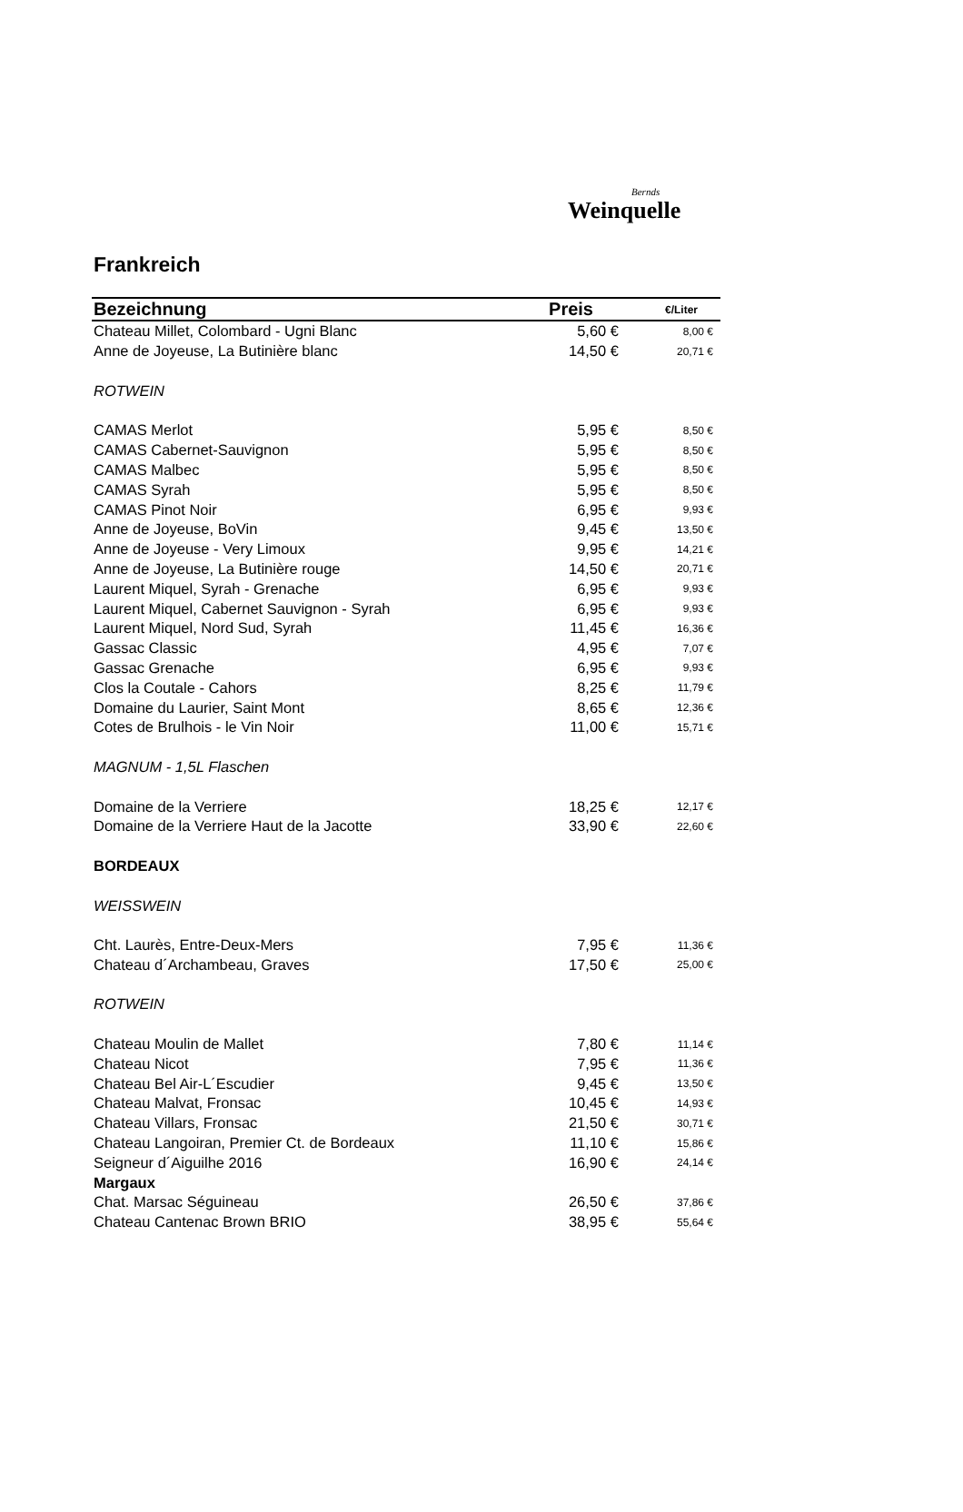Bernds
Weinquelle
Frankreich
| Bezeichnung | Preis | €/Liter |
| --- | --- | --- |
| Chateau Millet, Colombard - Ugni Blanc | 5,60 € | 8,00 € |
| Anne de Joyeuse, La Butinière blanc | 14,50 € | 20,71 € |
| ROTWEIN | | |
| CAMAS Merlot | 5,95 € | 8,50 € |
| CAMAS Cabernet-Sauvignon | 5,95 € | 8,50 € |
| CAMAS Malbec | 5,95 € | 8,50 € |
| CAMAS Syrah | 5,95 € | 8,50 € |
| CAMAS Pinot Noir | 6,95 € | 9,93 € |
| Anne de Joyeuse, BoVin | 9,45 € | 13,50 € |
| Anne de Joyeuse - Very Limoux | 9,95 € | 14,21 € |
| Anne de Joyeuse, La Butinière rouge | 14,50 € | 20,71 € |
| Laurent Miquel, Syrah - Grenache | 6,95 € | 9,93 € |
| Laurent Miquel, Cabernet Sauvignon - Syrah | 6,95 € | 9,93 € |
| Laurent Miquel, Nord Sud, Syrah | 11,45 € | 16,36 € |
| Gassac Classic | 4,95 € | 7,07 € |
| Gassac Grenache | 6,95 € | 9,93 € |
| Clos la Coutale - Cahors | 8,25 € | 11,79 € |
| Domaine du Laurier, Saint Mont | 8,65 € | 12,36 € |
| Cotes de Brulhois - le Vin Noir | 11,00 € | 15,71 € |
| MAGNUM - 1,5L Flaschen | | |
| Domaine de la Verriere | 18,25 € | 12,17 € |
| Domaine de la Verriere Haut de la Jacotte | 33,90 € | 22,60 € |
| BORDEAUX | | |
| WEISSWEIN | | |
| Cht. Laurès, Entre-Deux-Mers | 7,95 € | 11,36 € |
| Chateau d´Archambeau, Graves | 17,50 € | 25,00 € |
| ROTWEIN | | |
| Chateau Moulin de Mallet | 7,80 € | 11,14 € |
| Chateau Nicot | 7,95 € | 11,36 € |
| Chateau Bel Air-L´Escudier | 9,45 € | 13,50 € |
| Chateau Malvat, Fronsac | 10,45 € | 14,93 € |
| Chateau Villars, Fronsac | 21,50 € | 30,71 € |
| Chateau Langoiran, Premier Ct. de Bordeaux | 11,10 € | 15,86 € |
| Seigneur d´Aiguilhe 2016 | 16,90 € | 24,14 € |
| Margaux | | |
| Chat. Marsac Séguineau | 26,50 € | 37,86 € |
| Chateau Cantenac Brown BRIO | 38,95 € | 55,64 € |